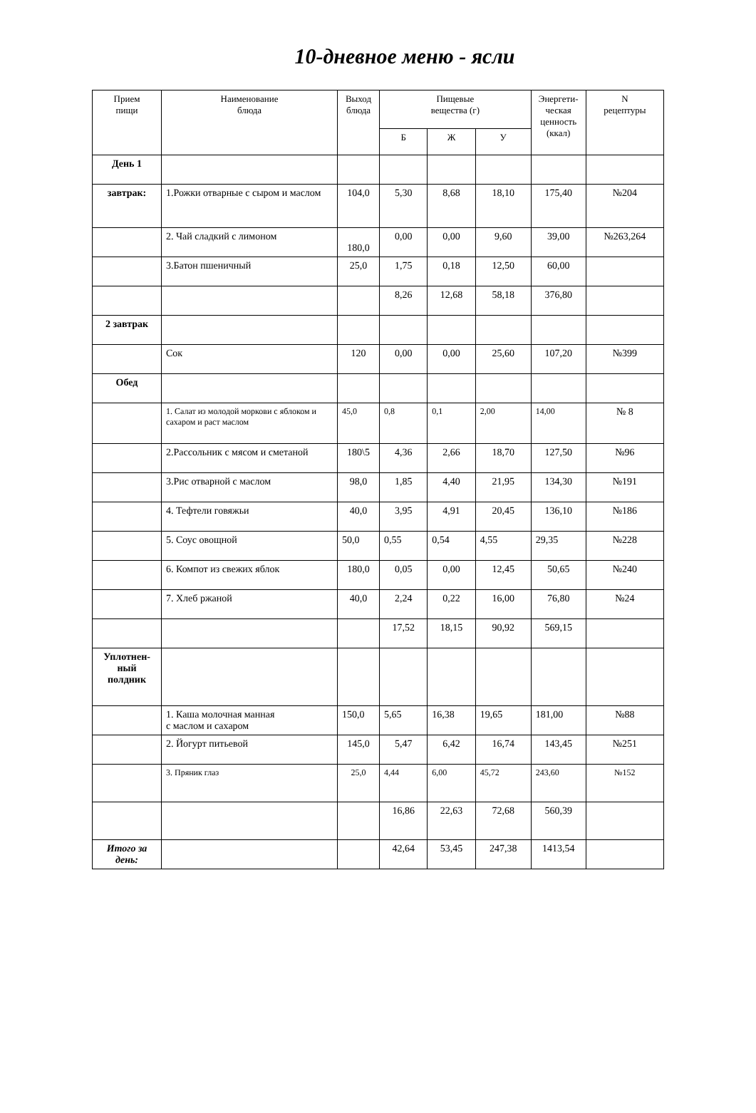10-дневное меню - ясли
| Прием пищи | Наименование блюда | Выход блюда | Пищевые вещества (г) | | | Энергети- ческая ценность (ккал) | N рецептуры |
| --- | --- | --- | --- | --- | --- | --- | --- |
| | | | Б | Ж | У | | |
| День 1 | | | | | | | |
| завтрак: | 1.Рожки отварные с сыром и маслом | 104,0 | 5,30 | 8,68 | 18,10 | 175,40 | №204 |
| | 2. Чай сладкий с лимоном | 180,0 | 0,00 | 0,00 | 9,60 | 39,00 | №263,264 |
| | 3.Батон пшеничный | 25,0 | 1,75 | 0,18 | 12,50 | 60,00 | |
| | | | 8,26 | 12,68 | 58,18 | 376,80 | |
| 2 завтрак | | | | | | | |
| | Сок | 120 | 0,00 | 0,00 | 25,60 | 107,20 | №399 |
| Обед | | | | | | | |
| | 1. Салат из молодой моркови с яблоком и сахаром и раст маслом | 45,0 | 0,8 | 0,1 | 2,00 | 14,00 | № 8 |
| | 2.Рассольник с мясом и сметаной | 180\5 | 4,36 | 2,66 | 18,70 | 127,50 | №96 |
| | 3.Рис отварной с маслом | 98,0 | 1,85 | 4,40 | 21,95 | 134,30 | №191 |
| | 4. Тефтели говяжьи | 40,0 | 3,95 | 4,91 | 20,45 | 136,10 | №186 |
| | 5. Соус овощной | 50,0 | 0,55 | 0,54 | 4,55 | 29,35 | №228 |
| | 6. Компот из свежих яблок | 180,0 | 0,05 | 0,00 | 12,45 | 50,65 | №240 |
| | 7. Хлеб ржаной | 40,0 | 2,24 | 0,22 | 16,00 | 76,80 | №24 |
| | | | 17,52 | 18,15 | 90,92 | 569,15 | |
| Уплотнен- ный полдник | | | | | | | |
| | 1. Каша молочная манная с маслом и сахаром | 150,0 | 5,65 | 16,38 | 19,65 | 181,00 | №88 |
| | 2. Йогурт питьевой | 145,0 | 5,47 | 6,42 | 16,74 | 143,45 | №251 |
| | 3. Пряник глаз | 25,0 | 4,44 | 6,00 | 45,72 | 243,60 | №152 |
| | | | 16,86 | 22,63 | 72,68 | 560,39 | |
| Итого за день: | | | 42,64 | 53,45 | 247,38 | 1413,54 | |